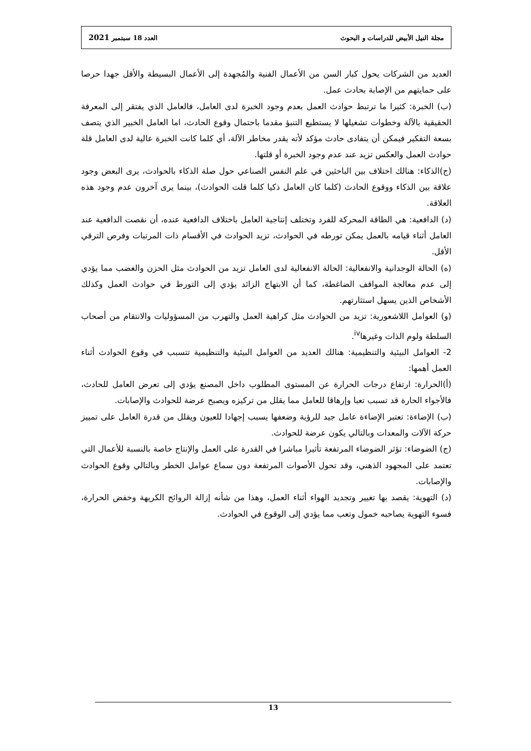مجلة النيل الأبيض للدراسات و البحوث العدد 18 سبتمبر 2021
العديد من الشركات يحول كبار السن من الأعمال الفنية والمُجهدة إلى الأعمال البسيطة والأقل جهدا حرصا على حمايتهم من الإصابة بحادث عمل.
(ب) الخبرة: كثيرا ما ترتبط حوادث العمل بعدم وجود الخبرة لدى العامل، فالعامل الذي يفتقر إلى المعرفة الحقيقية بالآلة وخطوات تشغيلها لا يستطيع التنبؤ مقدما باحتمال وقوع الحادث، اما العامل الخبير الذي يتصف بسعة التفكير فيمكن أن يتفادى حادث مؤكد لأته يقدر مخاطر الآلة، أي كلما كانت الخبرة عالية لدى العامل قلة حوادث العمل والعكس تزيد عند عدم وجود الخبرة أو قلتها.
(ج)الذكاء: هنالك اختلاف بين الباحثين في علم النفس الصناعي حول صلة الذكاء بالحوادث، يرى البعض وجود علاقة بين الذكاء ووقوع الحادث (كلما كان العامل ذكيا كلما قلت الحوادث)، بينما يرى آخرون عدم وجود هذه العلاقة.
(د) الدافعية: هي الطاقة المحركة للفرد وتختلف إنتاجية العامل باختلاف الدافعية عنده، أن نقصت الدافعية عند العامل أثناء قيامه بالعمل يمكن تورطه في الحوادث، تزيد الحوادث في الأقسام ذات المرتبات وفرص الترقي الأقل.
(ه) الحالة الوجدانية والانفعالية: الحالة الانفعالية لدى العامل تزيد من الحوادث مثل الحزن والغضب مما يؤدي إلى عدم معالجة المواقف الضاغطة، كما أن الابتهاج الزائد يؤدي إلى التورط في حوادث العمل وكذلك الأشخاص الذين يسهل استثارتهم.
(و) العوامل اللاشعورية: تزيد من الحوادث مثل كراهية العمل والتهرب من المسؤوليات والانتقام من أصحاب السلطة ولوم الذات وغيرها<sup>iv</sup>.
2- العوامل البيئية والتنظيمية: هنالك العديد من العوامل البيئية والتنظيمية تتسبب في وقوع الحوادث أثناء العمل أهمها:
(أ)الحرارة: ارتفاع درجات الحرارة عن المستوى المطلوب داخل المصنع يؤدي إلى تعرض العامل للحادث، فالأجواء الحارة قد تسبب تعبا وإرهاقا للعامل مما يقلل من تركيزه ويصبح عرضة للحوادث والإصابات.
(ب) الإضاءة: تعتبر الإضاءة عامل جيد للرؤية وضعفها يسبب إجهادا للعيون ويقلل من قدرة العامل على تمييز حركة الآلات والمعدات وبالتالي يكون عرضة للحوادث.
(ج) الضوضاء: تؤثر الضوضاء المرتفعة تأثيرا مباشرا في القدرة على العمل والإنتاج خاصة بالنسبة للأعمال التي تعتمد على المجهود الذهني، وقد تحول الأصوات المرتفعة دون سماع عوامل الخطر وبالتالي وقوع الحوادث والإصابات.
(د) التهوية: يقصد بها تغيير وتجديد الهواء أثناء العمل، وهذا من شأنه إزالة الروائح الكريهة وخفض الحرارة، فسوء التهوية يصاحبه خمول وتعب مما يؤدي إلى الوقوع في الحوادث.
13